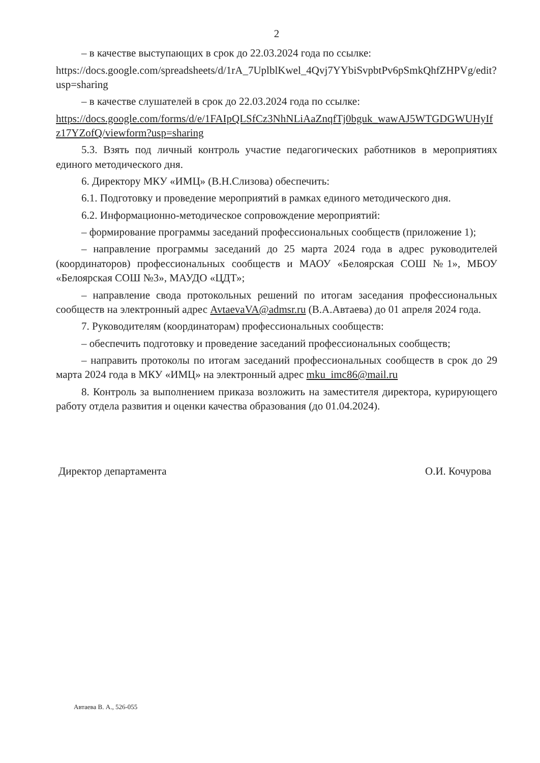2
– в качестве выступающих в срок до 22.03.2024 года по ссылке:
https://docs.google.com/spreadsheets/d/1rA_7UplblKwel_4Qvj7YYbiSvpbtPv6pSmkQhfZHPVg/edit?usp=sharing
– в качестве слушателей в срок до 22.03.2024 года по ссылке:
https://docs.google.com/forms/d/e/1FAIpQLSfCz3NhNLiAaZnqfTj0bguk_wawAJ5WTGDGWUHyIfz17YZofQ/viewform?usp=sharing
5.3. Взять под личный контроль участие педагогических работников в мероприятиях единого методического дня.
6. Директору МКУ «ИМЦ» (В.Н.Слизова) обеспечить:
6.1. Подготовку и проведение мероприятий в рамках единого методического дня.
6.2. Информационно-методическое сопровождение мероприятий:
– формирование программы заседаний профессиональных сообществ (приложение 1);
– направление программы заседаний до 25 марта 2024 года в адрес руководителей (координаторов) профессиональных сообществ и МАОУ «Белоярская СОШ №1», МБОУ «Белоярская СОШ №3», МАУДО «ЦДТ»;
– направление свода протокольных решений по итогам заседания профессиональных сообществ на электронный адрес AvtaevaVA@admsr.ru (В.А.Автаева) до 01 апреля 2024 года.
7. Руководителям (координаторам) профессиональных сообществ:
– обеспечить подготовку и проведение заседаний профессиональных сообществ;
– направить протоколы по итогам заседаний профессиональных сообществ в срок до 29 марта 2024 года в МКУ «ИМЦ» на электронный адрес mku_imc86@mail.ru
8. Контроль за выполнением приказа возложить на заместителя директора, курирующего работу отдела развития и оценки качества образования (до 01.04.2024).
Директор департамента О.И. Кочурова
Автаева В. А., 526-055